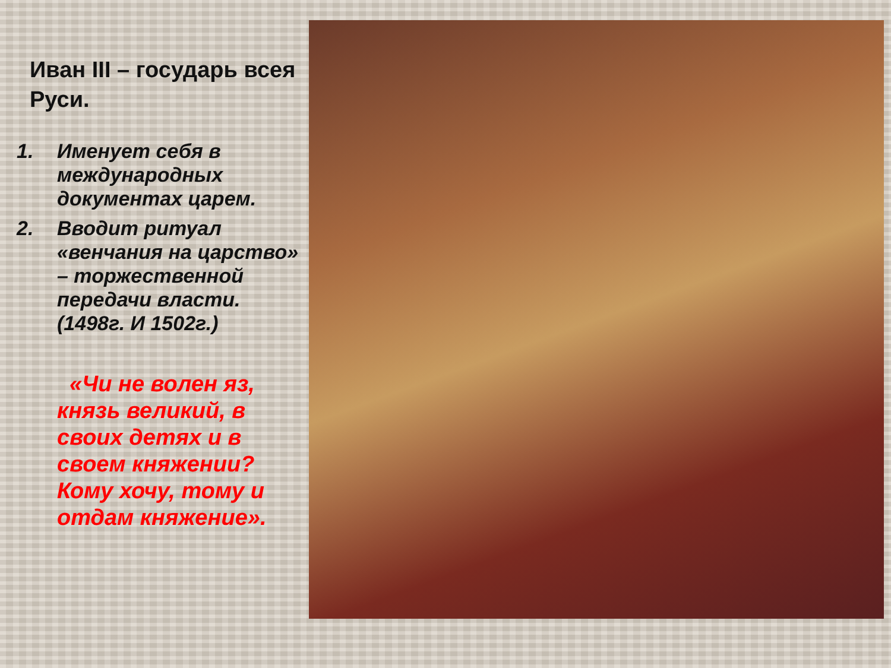Иван III – государь всея Руси.
1. Именует себя в международных документах царем.
2. Вводит ритуал «венчания на царство» – торжественной передачи власти. (1498г. И 1502г.)
«Чи не волен яз, князь великий, в своих детях и в своем княжении? Кому хочу, тому и отдам княжение».